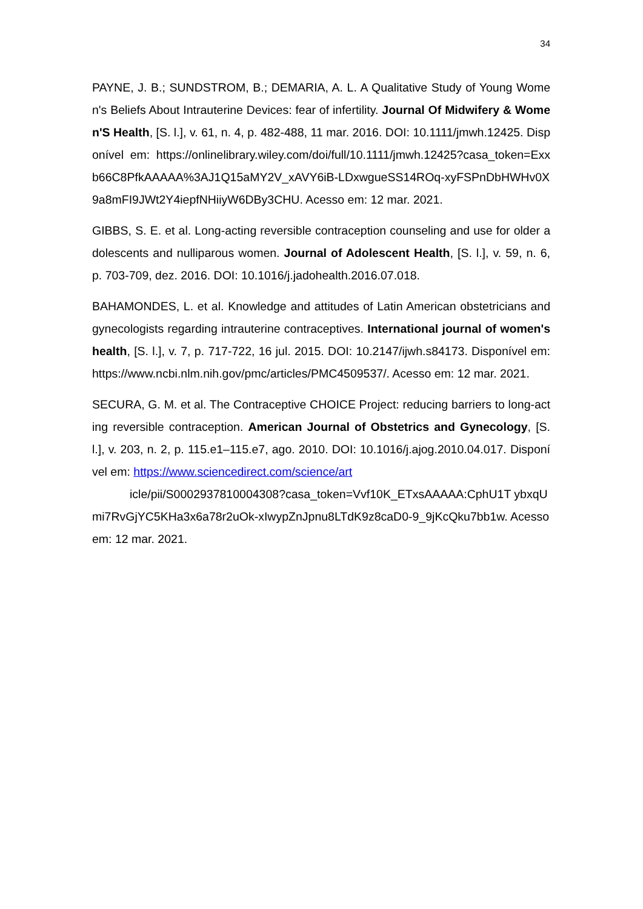34
PAYNE, J. B.; SUNDSTROM, B.; DEMARIA, A. L. A Qualitative Study of Young Women's Beliefs About Intrauterine Devices: fear of infertility. Journal Of Midwifery & Women'S Health, [S. l.], v. 61, n. 4, p. 482-488, 11 mar. 2016. DOI: 10.1111/jmwh.12425. Disponível em: https://onlinelibrary.wiley.com/doi/full/10.1111/jmwh.12425?casa_token=Exxb66C8PfkAAAAA%3AJ1Q15aMY2V_xAVY6iB-LDxwgueSS14ROq-xyFSPnDbHWHv0X9a8mFI9JWt2Y4iepfNHiiyW6DBy3CHU. Acesso em: 12 mar. 2021.
GIBBS, S. E. et al. Long-acting reversible contraception counseling and use for older adolescents and nulliparous women. Journal of Adolescent Health, [S. l.], v. 59, n. 6, p. 703-709, dez. 2016. DOI: 10.1016/j.jadohealth.2016.07.018.
BAHAMONDES, L. et al. Knowledge and attitudes of Latin American obstetricians and gynecologists regarding intrauterine contraceptives. International journal of women's health, [S. l.], v. 7, p. 717-722, 16 jul. 2015. DOI: 10.2147/ijwh.s84173. Disponível em: https://www.ncbi.nlm.nih.gov/pmc/articles/PMC4509537/. Acesso em: 12 mar. 2021.
SECURA, G. M. et al. The Contraceptive CHOICE Project: reducing barriers to long-acting reversible contraception. American Journal of Obstetrics and Gynecology, [S. l.], v. 203, n. 2, p. 115.e1–115.e7, ago. 2010. DOI: 10.1016/j.ajog.2010.04.017. Disponível em: https://www.sciencedirect.com/science/art
icle/pii/S0002937810004308?casa_token=Vvf10K_ETxsAAAAA:CphU1T ybxqUmi7RvGjYC5KHa3x6a78r2uOk-xIwypZnJpnu8LTdK9z8caD0-9_9jKcQku7bb1w. Acesso em: 12 mar. 2021.